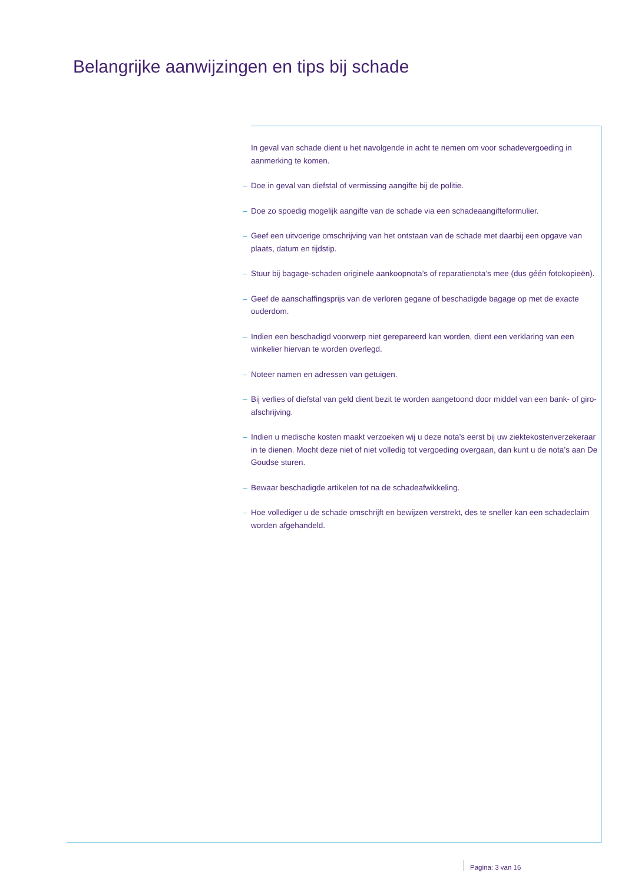Belangrijke aanwijzingen en tips bij schade
In geval van schade dient u het navolgende in acht te nemen om voor schadevergoeding in aanmerking te komen.
– Doe in geval van diefstal of vermissing aangifte bij de politie.
– Doe zo spoedig mogelijk aangifte van de schade via een schadeaangifteformulier.
– Geef een uitvoerige omschrijving van het ontstaan van de schade met daarbij een opgave van plaats, datum en tijdstip.
– Stuur bij bagage-schaden originele aankoopnota’s of reparatienota’s mee (dus géén fotokopieën).
– Geef de aanschaffingsprijs van de verloren gegane of beschadigde bagage op met de exacte ouderdom.
– Indien een beschadigd voorwerp niet gerepareerd kan worden, dient een verklaring van een winkelier hiervan te worden overlegd.
– Noteer namen en adressen van getuigen.
– Bij verlies of diefstal van geld dient bezit te worden aangetoond door middel van een bank- of giro-afschrijving.
– Indien u medische kosten maakt verzoeken wij u deze nota’s eerst bij uw ziektekostenverzekeraar in te dienen. Mocht deze niet of niet volledig tot vergoeding overgaan, dan kunt u de nota’s aan De Goudse sturen.
– Bewaar beschadigde artikelen tot na de schadeafwikkeling.
– Hoe vollediger u de schade omschrijft en bewijzen verstrekt, des te sneller kan een schadeclaim worden afgehandeld.
Pagina: 3 van 16